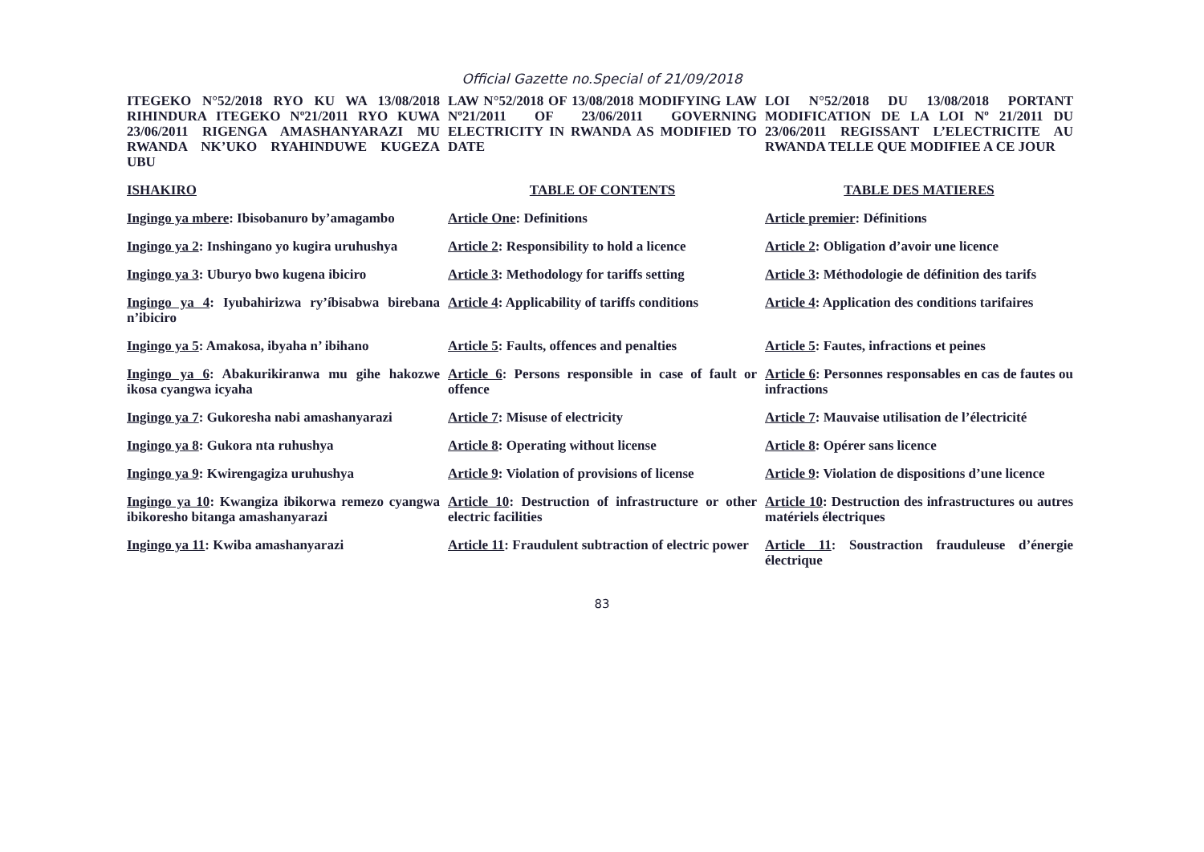Official Gazette no.Special of 21/09/2018
| ITEGEKO N°52/2018 RYO KU WA 13/08/2018 RIHINDURA ITEGEKO Nº21/2011 RYO KUWA 23/06/2011 RIGENGA AMASHANYARAZI MU RWANDA NK’UKO RYAHINDUWE KUGEZA UBU | LAW N°52/2018 OF 13/08/2018 MODIFYING LAW Nº21/2011 OF 23/06/2011 GOVERNING ELECTRICITY IN RWANDA AS MODIFIED TO DATE | LOI N°52/2018 DU 13/08/2018 PORTANT MODIFICATION DE LA LOI Nº 21/2011 DU 23/06/2011 REGISSANT L’ELECTRICITE AU RWANDA TELLE QUE MODIFIEE A CE JOUR |
| ISHAKIRO | TABLE OF CONTENTS | TABLE DES MATIERES |
| Ingingo ya mbere : Ibisobanuro by’amagambo | Article One : Definitions | Article premier : Définitions |
| Ingingo ya 2 : Inshingano yo kugira uruhushya | Article 2 : Responsibility to hold a licence | Article 2 : Obligation d’avoir une licence |
| Ingingo ya 3 : Uburyo bwo kugena ibiciro | Article 3 : Methodology for tariffs setting | Article 3 : Méthodologie de définition des tarifs |
| Ingingo ya 4 : Iyubahirizwa ry’íbisabwa birebana n’ibiciro | Article 4 : Applicability of tariffs conditions | Article 4 : Application des conditions tarifaires |
| Ingingo ya 5 : Amakosa, ibyaha n’ ibihano | Article 5 : Faults, offences and penalties | Article 5 : Fautes, infractions et peines |
| Ingingo ya 6 : Abakurikiranwa mu gihe hakozwe ikosa cyangwa icyaha | Article 6 : Persons responsible in case of fault or offence | Article 6 : Personnes responsables en cas de fautes ou infractions |
| Ingingo ya 7 : Gukoresha nabi amashanyarazi | Article 7 : Misuse of electricity | Article 7 : Mauvaise utilisation de l’électricité |
| Ingingo ya 8 : Gukora nta ruhushya | Article 8 : Operating without license | Article 8 : Opérer sans licence |
| Ingingo ya 9 : Kwirengagiza uruhushya | Article 9 : Violation of provisions of license | Article 9 : Violation de dispositions d’une licence |
| Ingingo ya 10 : Kwangiza ibikorwa remezo cyangwa ibikoresho bitanga amashanyarazi | Article 10 : Destruction of infrastructure or other electric facilities | Article 10 : Destruction des infrastructures ou autres matériels électriques |
| Ingingo ya 11 : Kwiba amashanyarazi | Article 11 : Fraudulent subtraction of electric power | Article 11 : Soustraction frauduleuse d’énergie électrique |
83